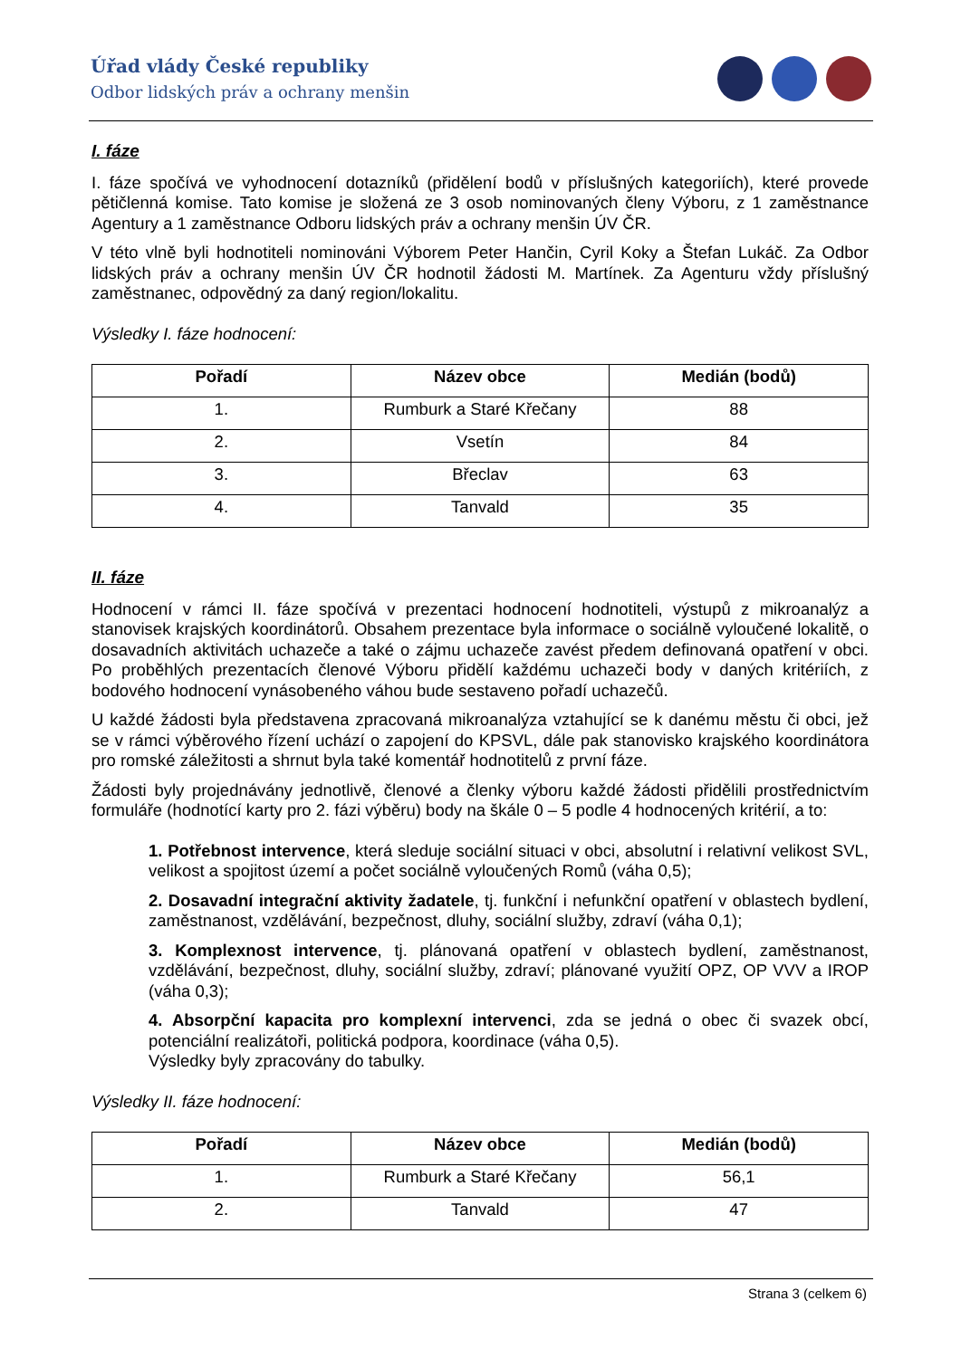Úřad vlády České republiky
Odbor lidských práv a ochrany menšin
I. fáze
I. fáze spočívá ve vyhodnocení dotazníků (přidělení bodů v příslušných kategoriích), které provede pětičlenná komise. Tato komise je složená ze 3 osob nominovaných členy Výboru, z 1 zaměstnance Agentury a 1 zaměstnance Odboru lidských práv a ochrany menšin ÚV ČR.
V této vlně byli hodnotiteli nominováni Výborem Peter Hančin, Cyril Koky a Štefan Lukáč. Za Odbor lidských práv a ochrany menšin ÚV ČR hodnotil žádosti M. Martínek. Za Agenturu vždy příslušný zaměstnanec, odpovědný za daný region/lokalitu.
Výsledky I. fáze hodnocení:
| Pořadí | Název obce | Medián (bodů) |
| --- | --- | --- |
| 1. | Rumburk a Staré Křečany | 88 |
| 2. | Vsetín | 84 |
| 3. | Břeclav | 63 |
| 4. | Tanvald | 35 |
II. fáze
Hodnocení v rámci II. fáze spočívá v prezentaci hodnocení hodnotiteli, výstupů z mikroanalýz a stanovisek krajských koordinátorů. Obsahem prezentace byla informace o sociálně vyloučené lokalitě, o dosavadních aktivitách uchazeče a také o zájmu uchazeče zavést předem definovaná opatření v obci. Po proběhlých prezentacích členové Výboru přidělí každému uchazeči body v daných kritériích, z bodového hodnocení vynásobeného váhou bude sestaveno pořadí uchazečů.
U každé žádosti byla představena zpracovaná mikroanalýza vztahující se k danému městu či obci, jež se v rámci výběrového řízení uchází o zapojení do KPSVL, dále pak stanovisko krajského koordinátora pro romské záležitosti a shrnut byla také komentář hodnotitelů z první fáze.
Žádosti byly projednávány jednotlivě, členové a členky výboru každé žádosti přidělili prostřednictvím formuláře (hodnotící karty pro 2. fázi výběru) body na škále 0 – 5 podle 4 hodnocených kritérií, a to:
1. Potřebnost intervence, která sleduje sociální situaci v obci, absolutní i relativní velikost SVL, velikost a spojitost území a počet sociálně vyloučených Romů (váha 0,5);
2. Dosavadní integrační aktivity žadatele, tj. funkční i nefunkční opatření v oblastech bydlení, zaměstnanost, vzdělávání, bezpečnost, dluhy, sociální služby, zdraví (váha 0,1);
3. Komplexnost intervence, tj. plánovaná opatření v oblastech bydlení, zaměstnanost, vzdělávání, bezpečnost, dluhy, sociální služby, zdraví; plánované využití OPZ, OP VVV a IROP (váha 0,3);
4. Absorpční kapacita pro komplexní intervenci, zda se jedná o obec či svazek obcí, potenciální realizátoři, politická podpora, koordinace (váha 0,5).
Výsledky byly zpracovány do tabulky.
Výsledky II. fáze hodnocení:
| Pořadí | Název obce | Medián (bodů) |
| --- | --- | --- |
| 1. | Rumburk a Staré Křečany | 56,1 |
| 2. | Tanvald | 47 |
Strana 3 (celkem 6)